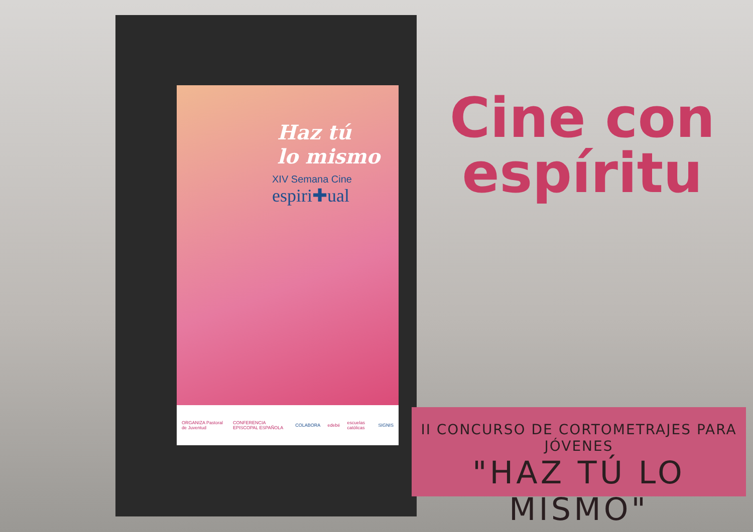Haz tú
lo mismo
XIV Semana Cine
espiri✚ual
ORGANIZA Pastoral de Juventud CONFERENCIA EPISCOPAL ESPAÑOLA COLABORA edebé escuelas católicas SIGNIS
Cine con
espíritu
II CONCURSO DE CORTOMETRAJES PARA JÓVENES
"HAZ TÚ LO MISMO"